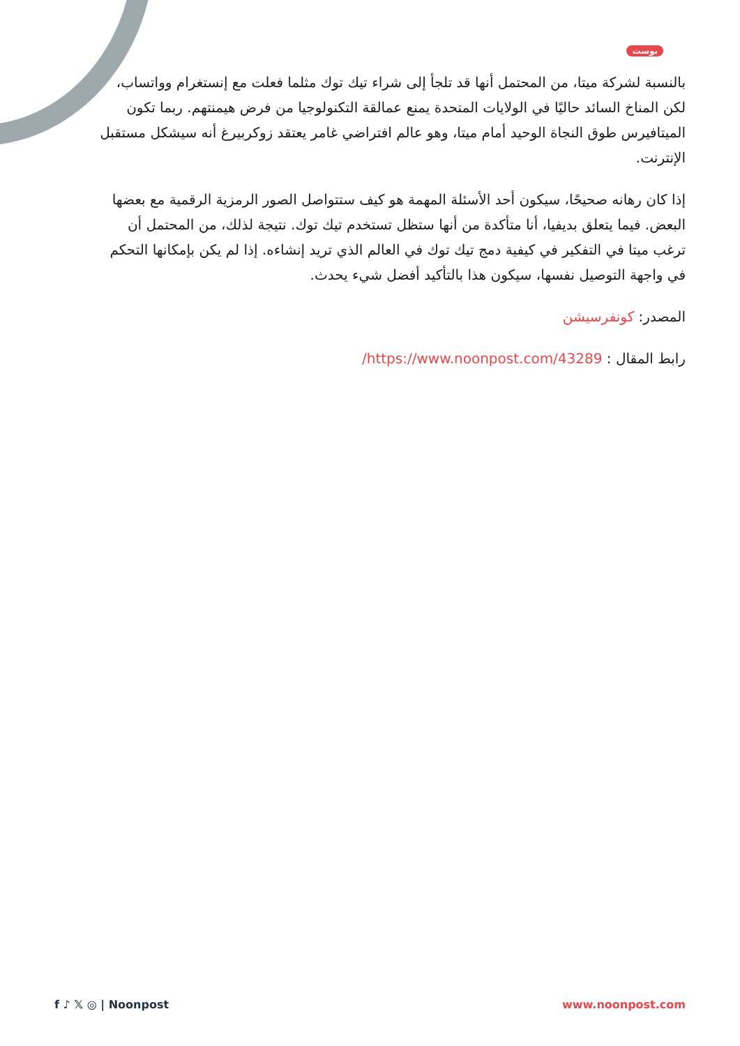بوست
بالنسبة لشركة ميتا، من المحتمل أنها قد تلجأ إلى شراء تيك توك مثلما فعلت مع إنستغرام وواتساب، لكن المناخ السائد حاليًا في الولايات المتحدة يمنع عمالقة التكنولوجيا من فرض هيمنتهم. ربما تكون الميتافيرس طوق النجاة الوحيد أمام ميتا، وهو عالم افتراضي غامر يعتقد زوكربيرغ أنه سيشكل مستقبل الإنترنت.
إذا كان رهانه صحيحًا، سيكون أحد الأسئلة المهمة هو كيف ستتواصل الصور الرمزية الرقمية مع بعضها البعض. فيما يتعلق بديفيا، أنا متأكدة من أنها ستظل تستخدم تيك توك. نتيجة لذلك، من المحتمل أن ترغب ميتا في التفكير في كيفية دمج تيك توك في العالم الذي تريد إنشاءه. إذا لم يكن بإمكانها التحكم في واجهة التوصيل نفسها، سيكون هذا بالتأكيد أفضل شيء يحدث.
المصدر: كونفرسيشن
رابط المقال : https://www.noonpost.com/43289/
f ♪ 𝕏 ◎ | Noonpost www.noonpost.com